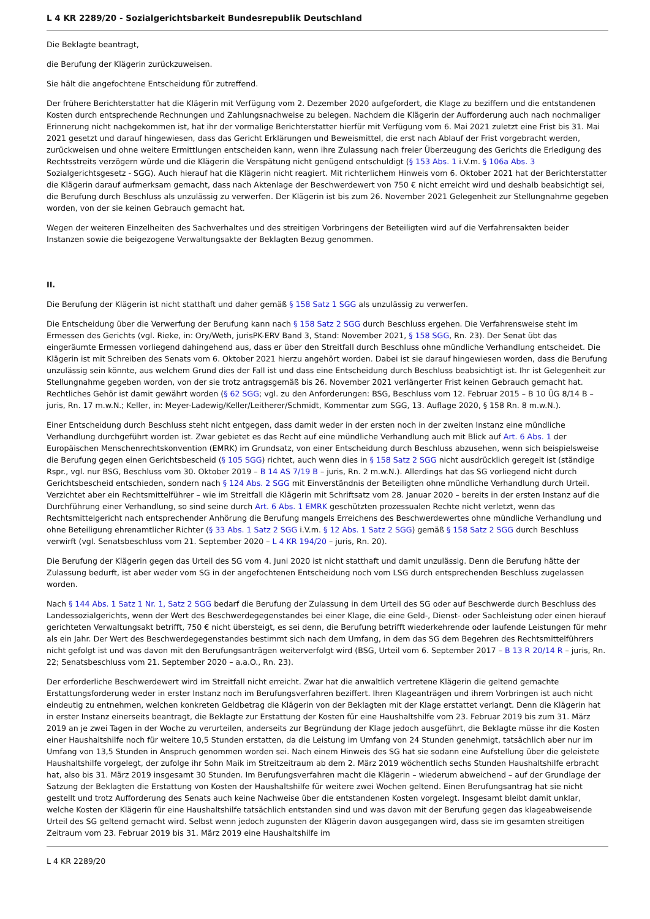L 4 KR 2289/20 - Sozialgerichtsbarkeit Bundesrepublik Deutschland
Die Beklagte beantragt,
die Berufung der Klägerin zurückzuweisen.
Sie hält die angefochtene Entscheidung für zutreffend.
Der frühere Berichterstatter hat die Klägerin mit Verfügung vom 2. Dezember 2020 aufgefordert, die Klage zu beziffern und die entstandenen Kosten durch entsprechende Rechnungen und Zahlungsnachweise zu belegen. Nachdem die Klägerin der Aufforderung auch nach nochmaliger Erinnerung nicht nachgekommen ist, hat ihr der vormalige Berichterstatter hierfür mit Verfügung vom 6. Mai 2021 zuletzt eine Frist bis 31. Mai 2021 gesetzt und darauf hingewiesen, dass das Gericht Erklärungen und Beweismittel, die erst nach Ablauf der Frist vorgebracht werden, zurückweisen und ohne weitere Ermittlungen entscheiden kann, wenn ihre Zulassung nach freier Überzeugung des Gerichts die Erledigung des Rechtsstreits verzögern würde und die Klägerin die Verspätung nicht genügend entschuldigt (§ 153 Abs. 1 i.V.m. § 106a Abs. 3 Sozialgerichtsgesetz - SGG). Auch hierauf hat die Klägerin nicht reagiert. Mit richterlichem Hinweis vom 6. Oktober 2021 hat der Berichterstatter die Klägerin darauf aufmerksam gemacht, dass nach Aktenlage der Beschwerdewert von 750 € nicht erreicht wird und deshalb beabsichtigt sei, die Berufung durch Beschluss als unzulässig zu verwerfen. Der Klägerin ist bis zum 26. November 2021 Gelegenheit zur Stellungnahme gegeben worden, von der sie keinen Gebrauch gemacht hat.
Wegen der weiteren Einzelheiten des Sachverhaltes und des streitigen Vorbringens der Beteiligten wird auf die Verfahrensakten beider Instanzen sowie die beigezogene Verwaltungsakte der Beklagten Bezug genommen.
II.
Die Berufung der Klägerin ist nicht statthaft und daher gemäß § 158 Satz 1 SGG als unzulässig zu verwerfen.
Die Entscheidung über die Verwerfung der Berufung kann nach § 158 Satz 2 SGG durch Beschluss ergehen. Die Verfahrensweise steht im Ermessen des Gerichts (vgl. Rieke, in: Ory/Weth, jurisPK-ERV Band 3, Stand: November 2021, § 158 SGG, Rn. 23). Der Senat übt das eingeräumte Ermessen vorliegend dahingehend aus, dass er über den Streitfall durch Beschluss ohne mündliche Verhandlung entscheidet. Die Klägerin ist mit Schreiben des Senats vom 6. Oktober 2021 hierzu angehört worden. Dabei ist sie darauf hingewiesen worden, dass die Berufung unzulässig sein könnte, aus welchem Grund dies der Fall ist und dass eine Entscheidung durch Beschluss beabsichtigt ist. Ihr ist Gelegenheit zur Stellungnahme gegeben worden, von der sie trotz antragsgemäß bis 26. November 2021 verlängerter Frist keinen Gebrauch gemacht hat. Rechtliches Gehör ist damit gewährt worden (§ 62 SGG; vgl. zu den Anforderungen: BSG, Beschluss vom 12. Februar 2015 – B 10 ÜG 8/14 B – juris, Rn. 17 m.w.N.; Keller, in: Meyer-Ladewig/Keller/Leitherer/Schmidt, Kommentar zum SGG, 13. Auflage 2020, § 158 Rn. 8 m.w.N.).
Einer Entscheidung durch Beschluss steht nicht entgegen, dass damit weder in der ersten noch in der zweiten Instanz eine mündliche Verhandlung durchgeführt worden ist. Zwar gebietet es das Recht auf eine mündliche Verhandlung auch mit Blick auf Art. 6 Abs. 1 der Europäischen Menschenrechtskonvention (EMRK) im Grundsatz, von einer Entscheidung durch Beschluss abzusehen, wenn sich beispielsweise die Berufung gegen einen Gerichtsbescheid (§ 105 SGG) richtet, auch wenn dies in § 158 Satz 2 SGG nicht ausdrücklich geregelt ist (ständige Rspr., vgl. nur BSG, Beschluss vom 30. Oktober 2019 – B 14 AS 7/19 B – juris, Rn. 2 m.w.N.). Allerdings hat das SG vorliegend nicht durch Gerichtsbescheid entschieden, sondern nach § 124 Abs. 2 SGG mit Einverständnis der Beteiligten ohne mündliche Verhandlung durch Urteil. Verzichtet aber ein Rechtsmittelführer – wie im Streitfall die Klägerin mit Schriftsatz vom 28. Januar 2020 – bereits in der ersten Instanz auf die Durchführung einer Verhandlung, so sind seine durch Art. 6 Abs. 1 EMRK geschützten prozessualen Rechte nicht verletzt, wenn das Rechtsmittelgericht nach entsprechender Anhörung die Berufung mangels Erreichens des Beschwerdewertes ohne mündliche Verhandlung und ohne Beteiligung ehrenamtlicher Richter (§ 33 Abs. 1 Satz 2 SGG i.V.m. § 12 Abs. 1 Satz 2 SGG) gemäß § 158 Satz 2 SGG durch Beschluss verwirft (vgl. Senatsbeschluss vom 21. September 2020 – L 4 KR 194/20 – juris, Rn. 20).
Die Berufung der Klägerin gegen das Urteil des SG vom 4. Juni 2020 ist nicht statthaft und damit unzulässig. Denn die Berufung hätte der Zulassung bedurft, ist aber weder vom SG in der angefochtenen Entscheidung noch vom LSG durch entsprechenden Beschluss zugelassen worden.
Nach § 144 Abs. 1 Satz 1 Nr. 1, Satz 2 SGG bedarf die Berufung der Zulassung in dem Urteil des SG oder auf Beschwerde durch Beschluss des Landessozialgerichts, wenn der Wert des Beschwerdegegenstandes bei einer Klage, die eine Geld-, Dienst- oder Sachleistung oder einen hierauf gerichteten Verwaltungsakt betrifft, 750 € nicht übersteigt, es sei denn, die Berufung betrifft wiederkehrende oder laufende Leistungen für mehr als ein Jahr. Der Wert des Beschwerdegegenstandes bestimmt sich nach dem Umfang, in dem das SG dem Begehren des Rechtsmittelführers nicht gefolgt ist und was davon mit den Berufungsanträgen weiterverfolgt wird (BSG, Urteil vom 6. September 2017 – B 13 R 20/14 R – juris, Rn. 22; Senatsbeschluss vom 21. September 2020 – a.a.O., Rn. 23).
Der erforderliche Beschwerdewert wird im Streitfall nicht erreicht. Zwar hat die anwaltlich vertretene Klägerin die geltend gemachte Erstattungsforderung weder in erster Instanz noch im Berufungsverfahren beziffert. Ihren Klageanträgen und ihrem Vorbringen ist auch nicht eindeutig zu entnehmen, welchen konkreten Geldbetrag die Klägerin von der Beklagten mit der Klage erstattet verlangt. Denn die Klägerin hat in erster Instanz einerseits beantragt, die Beklagte zur Erstattung der Kosten für eine Haushaltshilfe vom 23. Februar 2019 bis zum 31. März 2019 an je zwei Tagen in der Woche zu verurteilen, anderseits zur Begründung der Klage jedoch ausgeführt, die Beklagte müsse ihr die Kosten einer Haushaltshilfe noch für weitere 10,5 Stunden erstatten, da die Leistung im Umfang von 24 Stunden genehmigt, tatsächlich aber nur im Umfang von 13,5 Stunden in Anspruch genommen worden sei. Nach einem Hinweis des SG hat sie sodann eine Aufstellung über die geleistete Haushaltshilfe vorgelegt, der zufolge ihr Sohn Maik im Streitzeitraum ab dem 2. März 2019 wöchentlich sechs Stunden Haushaltshilfe erbracht hat, also bis 31. März 2019 insgesamt 30 Stunden. Im Berufungsverfahren macht die Klägerin – wiederum abweichend – auf der Grundlage der Satzung der Beklagten die Erstattung von Kosten der Haushaltshilfe für weitere zwei Wochen geltend. Einen Berufungsantrag hat sie nicht gestellt und trotz Aufforderung des Senats auch keine Nachweise über die entstandenen Kosten vorgelegt. Insgesamt bleibt damit unklar, welche Kosten der Klägerin für eine Haushaltshilfe tatsächlich entstanden sind und was davon mit der Berufung gegen das klageabweisende Urteil des SG geltend gemacht wird. Selbst wenn jedoch zugunsten der Klägerin davon ausgegangen wird, dass sie im gesamten streitigen Zeitraum vom 23. Februar 2019 bis 31. März 2019 eine Haushaltshilfe im
L 4 KR 2289/20